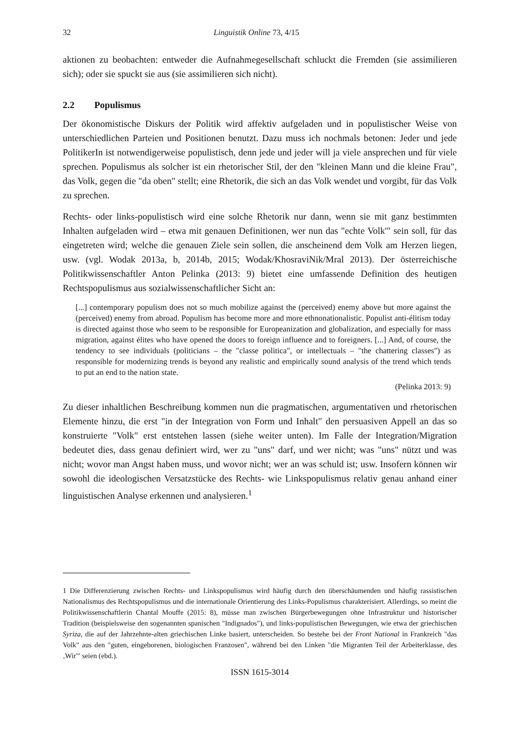32 Linguistik Online 73, 4/15
aktionen zu beobachten: entweder die Aufnahmegesellschaft schluckt die Fremden (sie assimilieren sich); oder sie spuckt sie aus (sie assimilieren sich nicht).
2.2 Populismus
Der ökonomistische Diskurs der Politik wird affektiv aufgeladen und in populistischer Weise von unterschiedlichen Parteien und Positionen benutzt. Dazu muss ich nochmals betonen: Jeder und jede PolitikerIn ist notwendigerweise populistisch, denn jede und jeder will ja viele ansprechen und für viele sprechen. Populismus als solcher ist ein rhetorischer Stil, der den "kleinen Mann und die kleine Frau", das Volk, gegen die "da oben" stellt; eine Rhetorik, die sich an das Volk wendet und vorgibt, für das Volk zu sprechen.
Rechts- oder links-populistisch wird eine solche Rhetorik nur dann, wenn sie mit ganz bestimmten Inhalten aufgeladen wird – etwa mit genauen Definitionen, wer nun das "echte Volk'" sein soll, für das eingetreten wird; welche die genauen Ziele sein sollen, die anscheinend dem Volk am Herzen liegen, usw. (vgl. Wodak 2013a, b, 2014b, 2015; Wodak/KhosraviNik/Mral 2013). Der österreichische Politikwissenschaftler Anton Pelinka (2013: 9) bietet eine umfassende Definition des heutigen Rechtspopulismus aus sozialwissenschaftlicher Sicht an:
[...] contemporary populism does not so much mobilize against the (perceived) enemy above but more against the (perceived) enemy from abroad. Populism has become more and more ethnonationalistic. Populist anti-élitism today is directed against those who seem to be responsible for Europeanization and globalization, and especially for mass migration, against élites who have opened the doors to foreign influence and to foreigners. [...] And, of course, the tendency to see individuals (politicians – the "classe politica", or intellectuals – "the chattering classes") as responsible for modernizing trends is beyond any realistic and empirically sound analysis of the trend which tends to put an end to the nation state.
(Pelinka 2013: 9)
Zu dieser inhaltlichen Beschreibung kommen nun die pragmatischen, argumentativen und rhetorischen Elemente hinzu, die erst "in der Integration von Form und Inhalt" den persuasiven Appell an das so konstruierte "Volk" erst entstehen lassen (siehe weiter unten). Im Falle der Integration/Migration bedeutet dies, dass genau definiert wird, wer zu "uns" darf, und wer nicht; was "uns" nützt und was nicht; wovor man Angst haben muss, und wovor nicht; wer an was schuld ist; usw. Insofern können wir sowohl die ideologischen Versatzstücke des Rechts- wie Linkspopulismus relativ genau anhand einer linguistischen Analyse erkennen und analysieren.<sup>1</sup>
1 Die Differenzierung zwischen Rechts- und Linkspopulismus wird häufig durch den überschäumenden und häufig rassistischen Nationalismus des Rechtspopulismus und die internationale Orientierung des Links-Populismus charakterisiert. Allerdings, so meint die Politikwissenschaftlerin Chantal Mouffe (2015: 8), müsse man zwischen Bürgerbewegungen ohne Infrastruktur und historischer Tradition (beispielsweise den sogenannten spanischen "Indignados"), und links-populistischen Bewegungen, wie etwa der griechischen Syriza, die auf der Jahrzehnte-alten griechischen Linke basiert, unterscheiden. So bestehe bei der Front National in Frankreich "das Volk" aus den "guten, eingeborenen, biologischen Franzosen", während bei den Linken "die Migranten Teil der Arbeiterklasse, des ‚Wir'" seien (ebd.).
ISSN 1615-3014